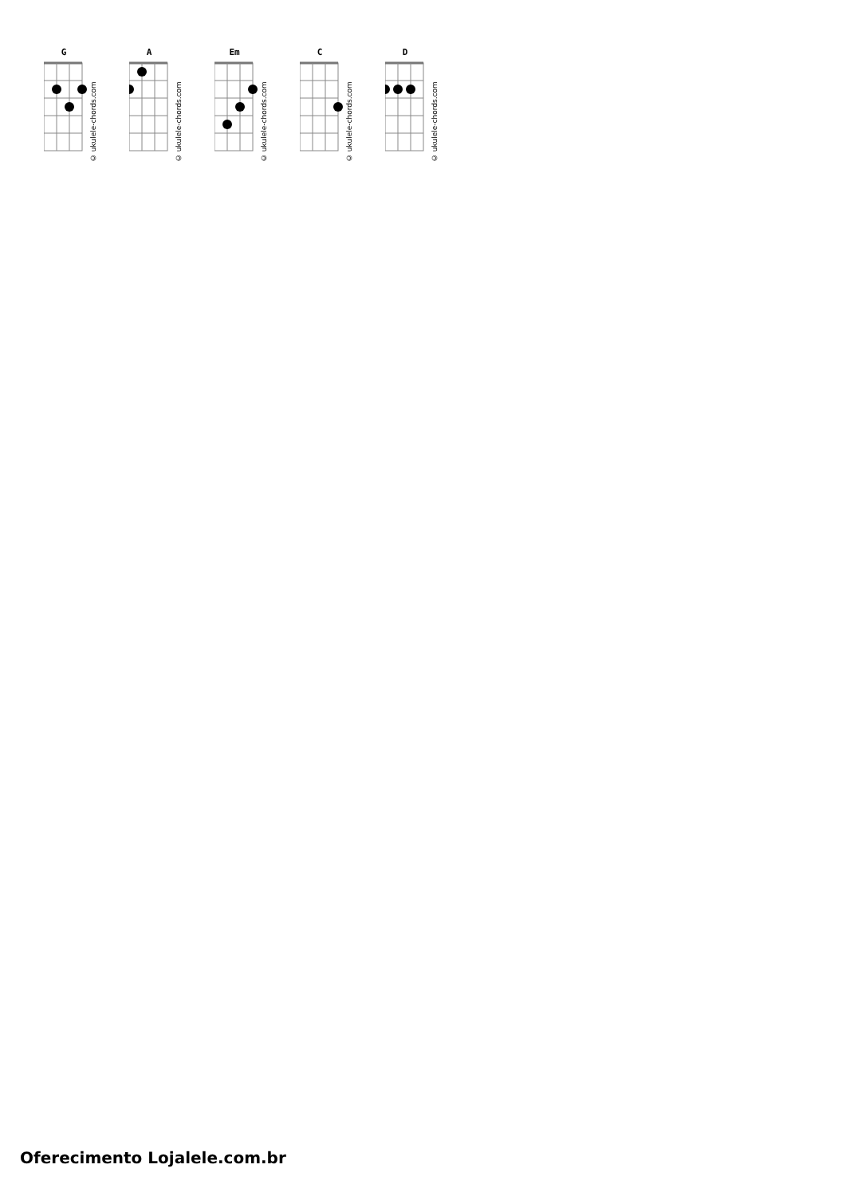G
© ukulele-chords.com
A
© ukulele-chords.com
Em
© ukulele-chords.com
C
© ukulele-chords.com
D
© ukulele-chords.com
Oferecimento Lojalele.com.br